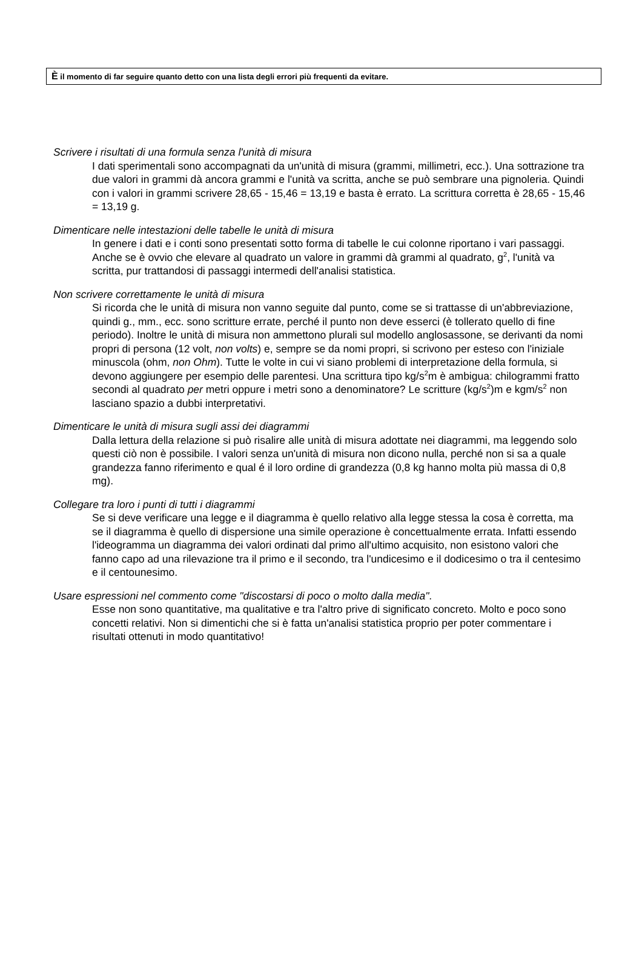È il momento di far seguire quanto detto con una lista degli errori più frequenti da evitare.
Scrivere i risultati di una formula senza l'unità di misura
I dati sperimentali sono accompagnati da un'unità di misura (grammi, millimetri, ecc.). Una sottrazione tra due valori in grammi dà ancora grammi e l'unità va scritta, anche se può sembrare una pignoleria. Quindi con i valori in grammi scrivere 28,65 - 15,46 = 13,19 e basta è errato. La scrittura corretta è 28,65 - 15,46 = 13,19 g.
Dimenticare nelle intestazioni delle tabelle le unità di misura
In genere i dati e i conti sono presentati sotto forma di tabelle le cui colonne riportano i vari passaggi. Anche se è ovvio che elevare al quadrato un valore in grammi dà grammi al quadrato, g<sup>2</sup>, l'unità va scritta, pur trattandosi di passaggi intermedi dell'analisi statistica.
Non scrivere correttamente le unità di misura
Si ricorda che le unità di misura non vanno seguite dal punto, come se si trattasse di un'abbreviazione, quindi g., mm., ecc. sono scritture errate, perché il punto non deve esserci (è tollerato quello di fine periodo). Inoltre le unità di misura non ammettono plurali sul modello anglosassone, se derivanti da nomi propri di persona (12 volt, non volts) e, sempre se da nomi propri, si scrivono per esteso con l'iniziale minuscola (ohm, non Ohm). Tutte le volte in cui vi siano problemi di interpretazione della formula, si devono aggiungere per esempio delle parentesi. Una scrittura tipo kg/s<sup>2</sup>m è ambigua: chilogrammi fratto secondi al quadrato per metri oppure i metri sono a denominatore? Le scritture (kg/s<sup>2</sup>)m e kgm/s<sup>2</sup> non lasciano spazio a dubbi interpretativi.
Dimenticare le unità di misura sugli assi dei diagrammi
Dalla lettura della relazione si può risalire alle unità di misura adottate nei diagrammi, ma leggendo solo questi ciò non è possibile. I valori senza un'unità di misura non dicono nulla, perché non si sa a quale grandezza fanno riferimento e qual é il loro ordine di grandezza (0,8 kg hanno molta più massa di 0,8 mg).
Collegare tra loro i punti di tutti i diagrammi
Se si deve verificare una legge e il diagramma è quello relativo alla legge stessa la cosa è corretta, ma se il diagramma è quello di dispersione una simile operazione è concettualmente errata. Infatti essendo l'ideogramma un diagramma dei valori ordinati dal primo all'ultimo acquisito, non esistono valori che fanno capo ad una rilevazione tra il primo e il secondo, tra l'undicesimo e il dodicesimo o tra il centesimo e il centounesimo.
Usare espressioni nel commento come "discostarsi di poco o molto dalla media".
Esse non sono quantitative, ma qualitative e tra l'altro prive di significato concreto. Molto e poco sono concetti relativi. Non si dimentichi che si è fatta un'analisi statistica proprio per poter commentare i risultati ottenuti in modo quantitativo!